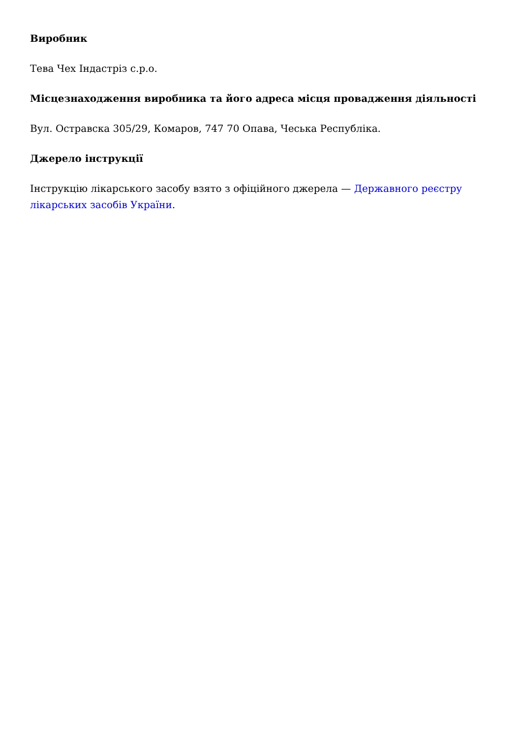Виробник
Тева Чех Індастріз с.р.о.
Місцезнаходження виробника та його адреса місця провадження діяльності
Вул. Остравска 305/29, Комаров, 747 70 Опава, Чеська Республіка.
Джерело інструкції
Інструкцію лікарського засобу взято з офіційного джерела — Державного реєстру лікарських засобів України.